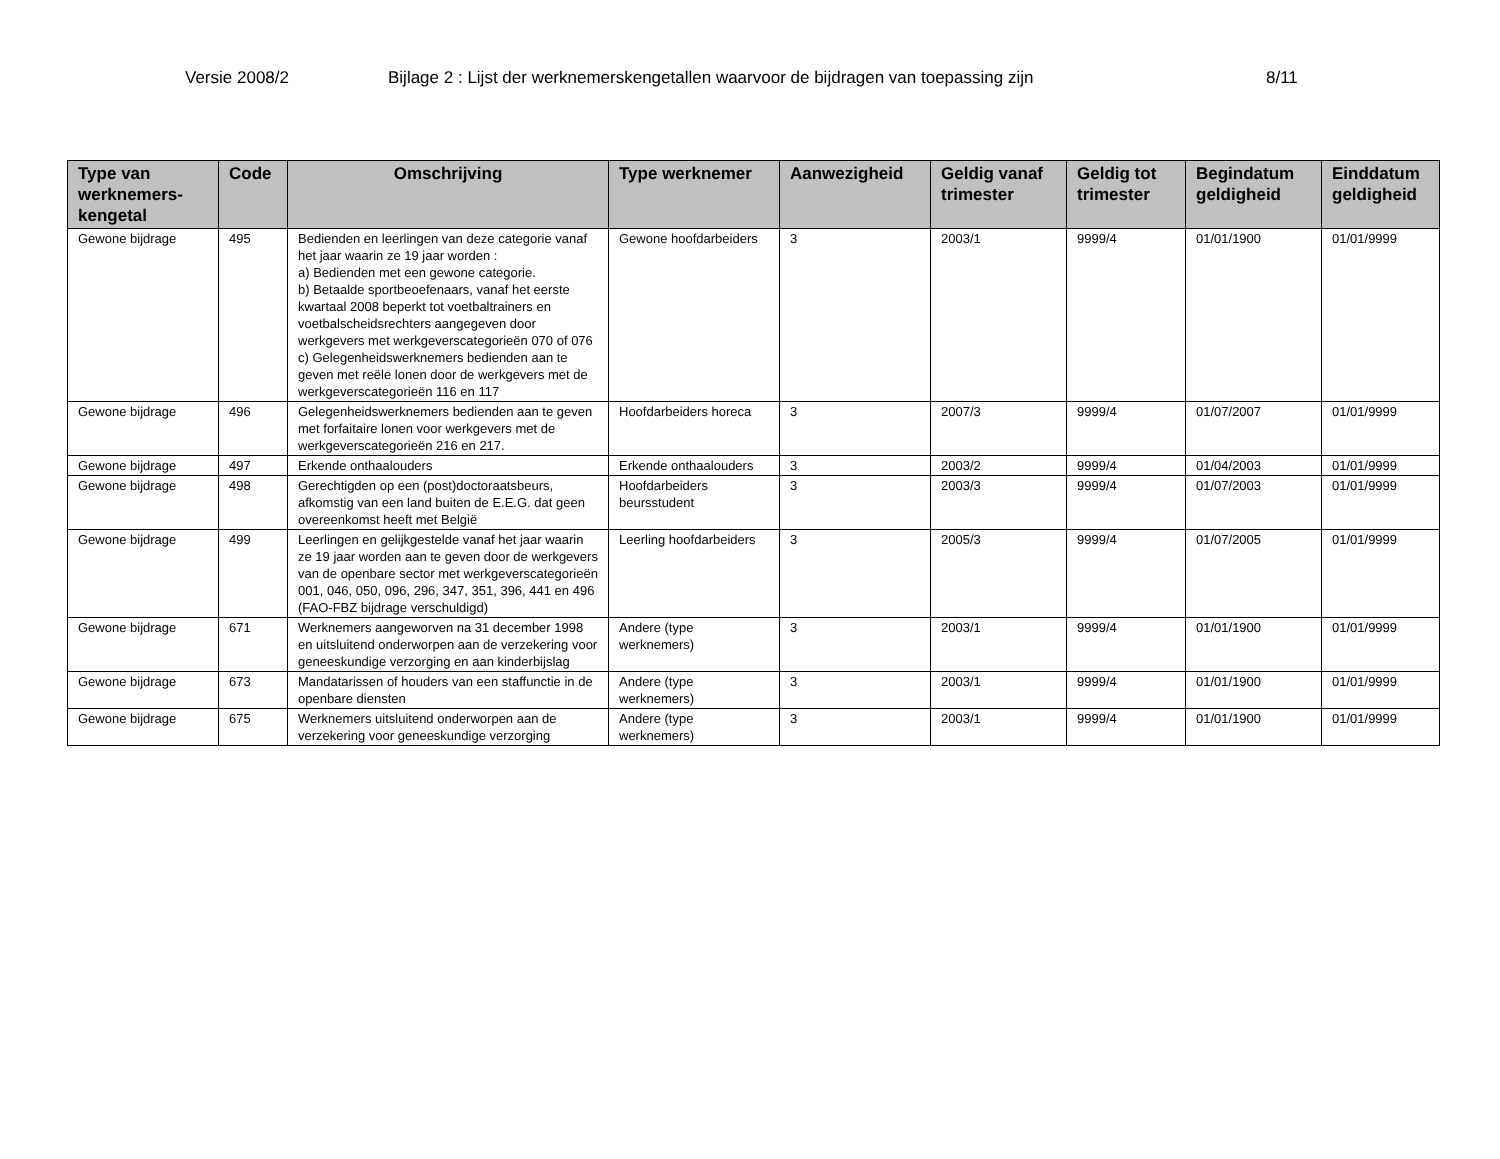Versie 2008/2 Bijlage 2 : Lijst der werknemerskengetallen waarvoor de bijdragen van toepassing zijn 8/11
| Type van werknemers-kengetal | Code | Omschrijving | Type werknemer | Aanwezigheid | Geldig vanaf trimester | Geldig tot trimester | Begindatum geldigheid | Einddatum geldigheid |
| --- | --- | --- | --- | --- | --- | --- | --- | --- |
| Gewone bijdrage | 495 | Bedienden en leerlingen van deze categorie vanaf het jaar waarin ze 19 jaar worden : a) Bedienden met een gewone categorie. b) Betaalde sportbeoefenaars, vanaf het eerste kwartaal 2008 beperkt tot voetbaltrainers en voetbalscheidsrechters aangegeven door werkgevers met werkgeverscategorieën 070 of 076 c) Gelegenheidswerknemers bedienden aan te geven met reële lonen door de werkgevers met de werkgeverscategorieën 116 en 117 | Gewone hoofdarbeiders | 3 | 2003/1 | 9999/4 | 01/01/1900 | 01/01/9999 |
| Gewone bijdrage | 496 | Gelegenheidswerknemers bedienden aan te geven met forfaitaire lonen voor werkgevers met de werkgeverscategorieën 216 en 217. | Hoofdarbeiders horeca | 3 | 2007/3 | 9999/4 | 01/07/2007 | 01/01/9999 |
| Gewone bijdrage | 497 | Erkende onthaalouders | Erkende onthaalouders | 3 | 2003/2 | 9999/4 | 01/04/2003 | 01/01/9999 |
| Gewone bijdrage | 498 | Gerechtigden op een (post)doctoraatsbeurs, afkomstig van een land buiten de E.E.G. dat geen overeenkomst heeft met België | Hoofdarbeiders beursstudent | 3 | 2003/3 | 9999/4 | 01/07/2003 | 01/01/9999 |
| Gewone bijdrage | 499 | Leerlingen en gelijkgestelde vanaf het jaar waarin ze 19 jaar worden aan te geven door de werkgevers van de openbare sector met werkgeverscategorieën 001, 046, 050, 096, 296, 347, 351, 396, 441 en 496 (FAO-FBZ bijdrage verschuldigd) | Leerling hoofdarbeiders | 3 | 2005/3 | 9999/4 | 01/07/2005 | 01/01/9999 |
| Gewone bijdrage | 671 | Werknemers aangeworven na 31 december 1998 en uitsluitend onderworpen aan de verzekering voor geneeskundige verzorging en aan kinderbijslag | Andere (type werknemers) | 3 | 2003/1 | 9999/4 | 01/01/1900 | 01/01/9999 |
| Gewone bijdrage | 673 | Mandatarissen of houders van een staffunctie in de openbare diensten | Andere (type werknemers) | 3 | 2003/1 | 9999/4 | 01/01/1900 | 01/01/9999 |
| Gewone bijdrage | 675 | Werknemers uitsluitend onderworpen aan de verzekering voor geneeskundige verzorging | Andere (type werknemers) | 3 | 2003/1 | 9999/4 | 01/01/1900 | 01/01/9999 |